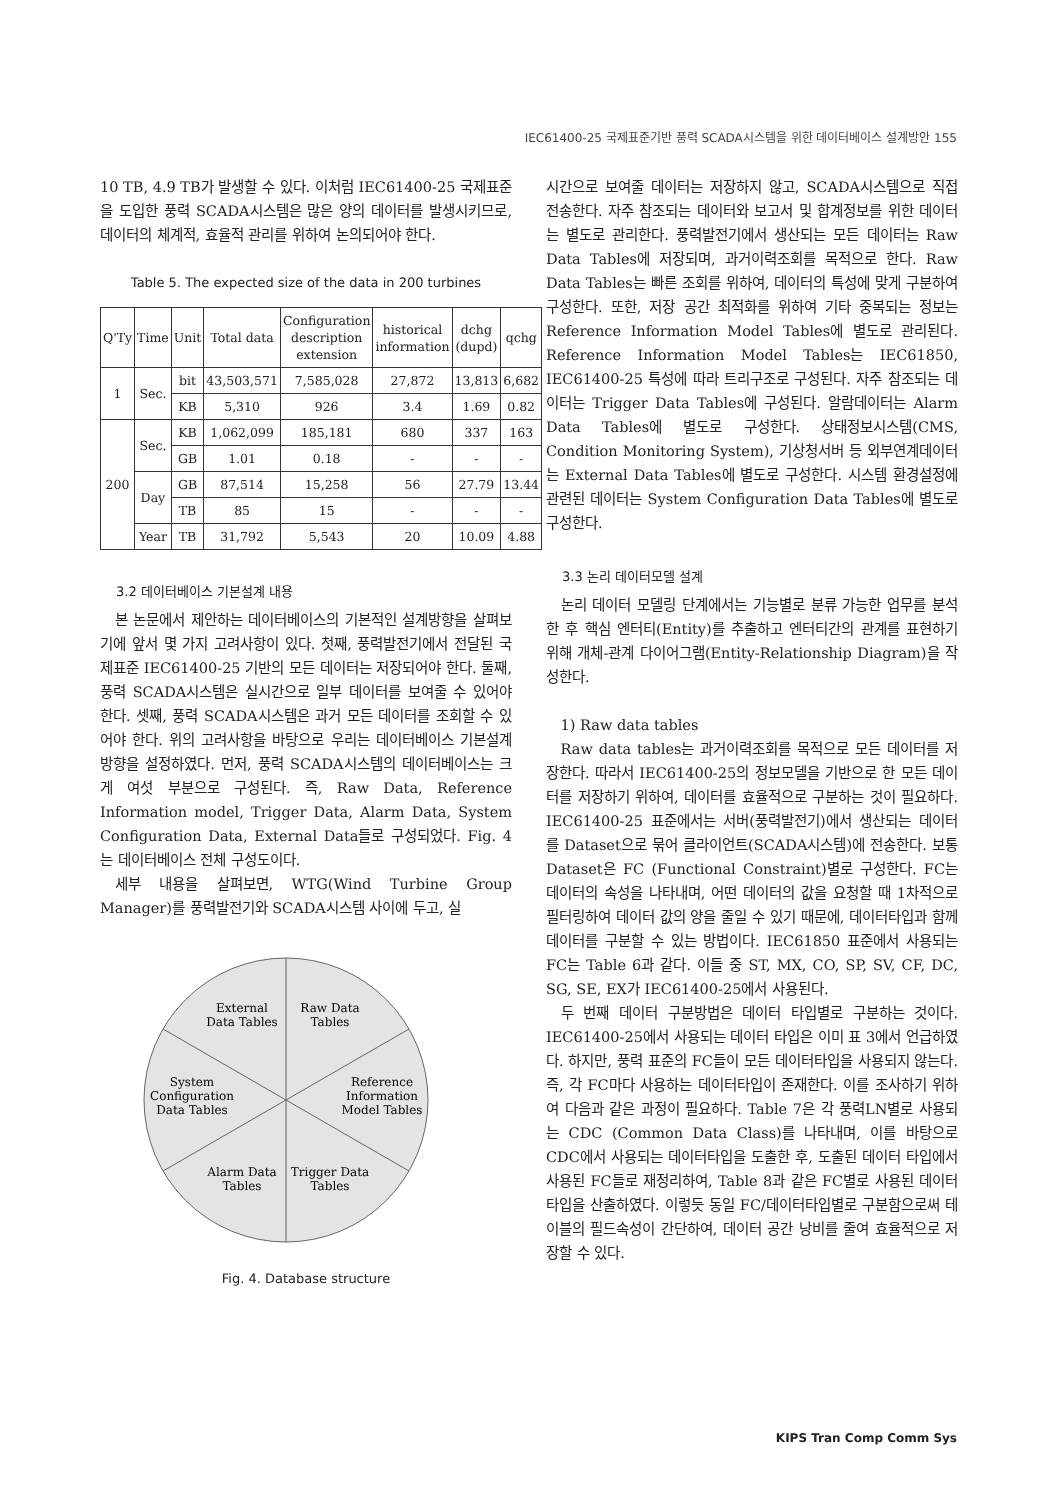IEC61400-25 국제표준기반 풍력 SCADA시스템을 위한 데이터베이스 설계방안 155
10 TB, 4.9 TB가 발생할 수 있다. 이처럼 IEC61400-25 국제표준을 도입한 풍력 SCADA시스템은 많은 양의 데이터를 발생시키므로, 데이터의 체계적, 효율적 관리를 위하여 논의되어야 한다.
Table 5. The expected size of the data in 200 turbines
| Q'Ty | Time | Unit | Total data | Configuration description extension | historical information | dchg (dupd) | qchg |
| --- | --- | --- | --- | --- | --- | --- | --- |
| 1 | Sec. | bit | 43,503,571 | 7,585,028 | 27,872 | 13,813 | 6,682 |
| | | KB | 5,310 | 926 | 3.4 | 1.69 | 0.82 |
| 200 | Sec. | KB | 1,062,099 | 185,181 | 680 | 337 | 163 |
| | | GB | 1.01 | 0.18 | - | - | - |
| | Day | GB | 87,514 | 15,258 | 56 | 27.79 | 13.44 |
| | | TB | 85 | 15 | - | - | - |
| | Year | TB | 31,792 | 5,543 | 20 | 10.09 | 4.88 |
3.2 데이터베이스 기본설계 내용
본 논문에서 제안하는 데이터베이스의 기본적인 설계방향을 살펴보기에 앞서 몇 가지 고려사항이 있다. 첫째, 풍력발전기에서 전달된 국제표준 IEC61400-25 기반의 모든 데이터는 저장되어야 한다. 둘째, 풍력 SCADA시스템은 실시간으로 일부 데이터를 보여줄 수 있어야 한다. 셋째, 풍력 SCADA시스템은 과거 모든 데이터를 조회할 수 있어야 한다. 위의 고려사항을 바탕으로 우리는 데이터베이스 기본설계 방향을 설정하였다. 먼저, 풍력 SCADA시스템의 데이터베이스는 크게 여섯 부분으로 구성된다. 즉, Raw Data, Reference Information model, Trigger Data, Alarm Data, System Configuration Data, External Data들로 구성되었다. Fig. 4는 데이터베이스 전체 구성도이다.
세부 내용을 살펴보면, WTG(Wind Turbine Group Manager)를 풍력발전기와 SCADA시스템 사이에 두고, 실
External
Data Tables
Raw Data
Tables
System
Configuration
Data Tables
Reference
Information
Model Tables
Alarm Data
Tables
Trigger Data
Tables
Fig. 4. Database structure
시간으로 보여줄 데이터는 저장하지 않고, SCADA시스템으로 직접 전송한다. 자주 참조되는 데이터와 보고서 및 합계정보를 위한 데이터는 별도로 관리한다. 풍력발전기에서 생산되는 모든 데이터는 Raw Data Tables에 저장되며, 과거이력조회를 목적으로 한다. Raw Data Tables는 빠른 조회를 위하여, 데이터의 특성에 맞게 구분하여 구성한다. 또한, 저장 공간 최적화를 위하여 기타 중복되는 정보는 Reference Information Model Tables에 별도로 관리된다. Reference Information Model Tables는 IEC61850, IEC61400-25 특성에 따라 트리구조로 구성된다. 자주 참조되는 데이터는 Trigger Data Tables에 구성된다. 알람데이터는 Alarm Data Tables에 별도로 구성한다. 상태정보시스템(CMS, Condition Monitoring System), 기상청서버 등 외부연계데이터는 External Data Tables에 별도로 구성한다. 시스템 환경설정에 관련된 데이터는 System Configuration Data Tables에 별도로 구성한다.
3.3 논리 데이터모델 설계
논리 데이터 모델링 단계에서는 기능별로 분류 가능한 업무를 분석한 후 핵심 엔터티(Entity)를 추출하고 엔터티간의 관계를 표현하기 위해 개체-관계 다이어그램(Entity-Relationship Diagram)을 작성한다.
1) Raw data tables
Raw data tables는 과거이력조회를 목적으로 모든 데이터를 저장한다. 따라서 IEC61400-25의 정보모델을 기반으로 한 모든 데이터를 저장하기 위하여, 데이터를 효율적으로 구분하는 것이 필요하다. IEC61400-25 표준에서는 서버(풍력발전기)에서 생산되는 데이터를 Dataset으로 묶어 클라이언트(SCADA시스템)에 전송한다. 보통 Dataset은 FC (Functional Constraint)별로 구성한다. FC는 데이터의 속성을 나타내며, 어떤 데이터의 값을 요청할 때 1차적으로 필터링하여 데이터 값의 양을 줄일 수 있기 때문에, 데이터타입과 함께 데이터를 구분할 수 있는 방법이다. IEC61850 표준에서 사용되는 FC는 Table 6과 같다. 이들 중 ST, MX, CO, SP, SV, CF, DC, SG, SE, EX가 IEC61400-25에서 사용된다.
두 번째 데이터 구분방법은 데이터 타입별로 구분하는 것이다. IEC61400-25에서 사용되는 데이터 타입은 이미 표 3에서 언급하였다. 하지만, 풍력 표준의 FC들이 모든 데이터타입을 사용되지 않는다. 즉, 각 FC마다 사용하는 데이터타입이 존재한다. 이를 조사하기 위하여 다음과 같은 과정이 필요하다. Table 7은 각 풍력LN별로 사용되는 CDC (Common Data Class)를 나타내며, 이를 바탕으로 CDC에서 사용되는 데이터타입을 도출한 후, 도출된 데이터 타입에서 사용된 FC들로 재정리하여, Table 8과 같은 FC별로 사용된 데이터 타입을 산출하였다. 이렇듯 동일 FC/데이터타입별로 구분함으로써 테이블의 필드속성이 간단하여, 데이터 공간 낭비를 줄여 효율적으로 저장할 수 있다.
KIPS Tran Comp Comm Sys